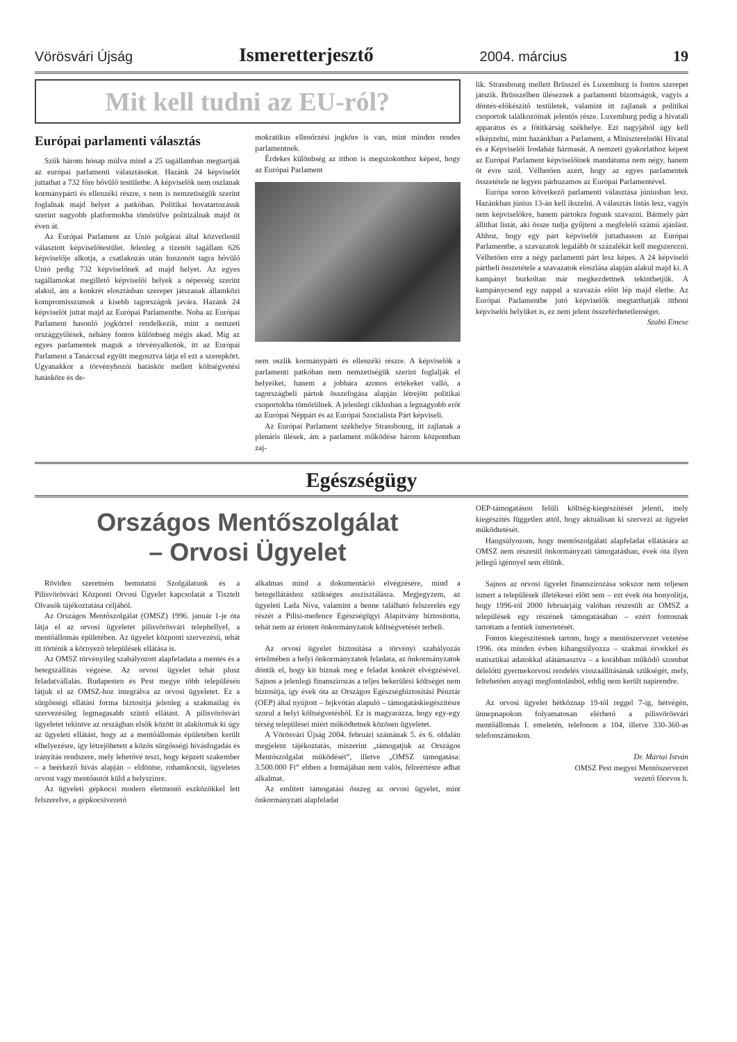Vörösvári Újság Ismeretterjesztő 2004. március 19
Mit kell tudni az EU-ról?
Európai parlamenti választás
Szűk három hónap múlva mind a 25 tagállamban megtartják az európai parlamenti választásokat. Hazánk 24 képviselőt juttathat a 732 főre bővülő testületbe. A képviselők nem oszlanak kormánypárti és ellenzéki részre, s nem is nemzetiségük szerint foglalnak majd helyet a patkóban. Politikai hovatartozásuk szerint nagyobb platformokba tömörülve politizálnak majd öt éven át.
Az Európai Parlament az Unió polgárai által közvetlenül választott képviselőtestület. Jelenleg a tizenöt tagállam 626 képviselője alkotja, a csatlakozás után huszonöt tagra bővülő Unió pedig 732 képviselőnek ad majd helyet. Az egyes tagállamokat megillető képviselői helyek a népesség szerint alakul, ám a konkrét elosztásban szerepet játszanak államközi kompromisszumok a kisebb tagországok javára. Hazánk 24 képviselőt juttat majd az Európai Parlamentbe. Noha az Európai Parlament hasonló jogkörrel rendelkezik, mint a nemzeti országgyűlések, néhány fontos különbség mégis akad. Míg az egyes parlamentek maguk a törvényalkotók, itt az Európai Parlament a Tanáccsal együtt megosztva látja el ezt a szerepkört. Ugyanakkor a törvényhozói hatáskör mellett költségvetési hatásköre és de-
mokratikus ellenőrzési jogköre is van, mint minden rendes parlamentnek.
Érdekes különbség az itthon is megszokotthoz képest, hogy az Európai Parlament
nem oszlik kormánypárti és ellenzéki részre. A képviselők a parlamenti patkóban nem nemzetiségük szerint foglalják el helyeiket, hanem a jobbára azonos értékeket valló, a tagországbeli pártok összefogása alapján létrejött politikai csoportokba tömörülnek. A jelenlegi ciklusban a legnagyobb erőt az Európai Néppárt és az Európai Szocialista Párt képviseli.
Az Európai Parlament székhelye Strassbourg, itt zajlanak a plenáris ülések, ám a parlament működése három központban zaj-
lik. Strassbourg mellett Brüsszel és Luxemburg is fontos szerepet játszik. Brüsszelben üléseznek a parlamenti bizottságok, vagyis a döntés-előkészítő testületek, valamint itt zajlanak a politikai csoportok találkozóinak jelentős része. Luxemburg pedig a hivatali apparátus és a főtitkárság székhelye. Ezt nagyjából úgy kell elképzelni, mint hazánkban a Parlament, a Miniszterelnöki Hivatal és a Képviselői Irodaház hármasát. A nemzeti gyakorlathoz képest az Európai Parlament képviselőinek mandátuma nem négy, hanem öt évre szól. Vélhetően azért, hogy az egyes parlamentek összetétele ne legyen párhuzamos az Európai Parlamentével.
Európa soron következő parlamenti választása júniusban lesz. Hazánkban június 13-án kell ikszelni. A választás listás lesz, vagyis nem képviselőkre, hanem pártokra fogunk szavazni. Bármely párt állíthat listát, aki össze tudja gyűjteni a megfelelő számú ajánlást. Ahhoz, hogy egy párt képviselőt juttathasson az Európai Parlamentbe, a szavazatok legalább öt százalékát kell megszerezni. Vélhetően erre a négy parlamenti párt lesz képes. A 24 képviselő pártbeli összetétele a szavazatok eloszlása alapján alakul majd ki. A kampányt burkoltan már megkezdettnek tekinthetjük. A kampánycsend egy nappal a szavazás előtt lép majd életbe. Az Európai Parlamentbe jutó képviselők megtarthatják itthoni képviselői helyüket is, ez nem jelent összeférhetetlenséget.
Szabó Emese
Egészségügy
Országos Mentőszolgálat
– Orvosi Ügyelet
Röviden szeretném bemutatni Szolgálatunk és a Pilisvörösvári Központi Orvosi Ügyelet kapcsolatát a Tisztelt Olvasók tájékoztatása céljából.
Az Országos Mentőszolgálat (OMSZ) 1996. január 1-je óta látja el az orvosi ügyeletet pilisvörösvári telephellyel, a mentőállomás épületében. Az ügyelet központi szervezésű, tehát itt történik a környező települések ellátása is.
Az OMSZ törvényileg szabályozott alapfeladata a mentés és a betegszállítás végzése. Az orvosi ügyelet tehát plusz feladatvállalás. Budapesten és Pest megye több településén látjuk el az OMSZ-hoz integrálva az orvosi ügyeletet. Ez a sürgősségi ellátási forma biztosítja jelenleg a szakmailag és szervezésileg legmagasabb szintű ellátást. A pilisvörösvári ügyeletet tekintve az országban elsők között itt alakítottuk ki úgy az ügyeleti ellátást, hogy az a mentőállomás épületében került elhelyezésre, így létrejöhetett a közös sürgősségi hívásfogadás és irányítás rendszere, mely lehetővé teszi, hogy képzett szakember – a beérkező hívás alapján – eldöntse, rohamkocsit, ügyeletes orvost vagy mentőautót küld a helyszínre.
Az ügyeleti gépkocsi modern életmentő eszközökkel lett felszerelve, a gépkocsivezető
alkalmas mind a dokumentáció elvégzésére, mind a betegellátáshoz szükséges asszisztálásra. Megjegyzem, az ügyeleti Lada Níva, valamint a benne található felszerelés egy részét a Pilisi-medence Egészségügyi Alapítvány biztosította, tehát nem az érintett önkormányzatok költségvetését terheli.
Az orvosi ügyelet biztosítása a törvényi szabályozás értelmében a helyi önkormányzatok feladata, az önkormányzatok döntik el, hogy kit bíznak meg e feladat konkrét elvégzésével. Sajnos a jelenlegi finanszírozás a teljes bekerülési költséget nem biztosítja, így évek óta az Országos Egészségbiztosítási Pénztár (OEP) által nyújtott – fejkvótán alapuló – támogatáskiegészítésre szorul a helyi költségvetésből. Ez is magyarázza, hogy egy-egy térség települései miért működtetnek közösen ügyeletet.
A Vörösvári Újság 2004. februári számának 5. és 6. oldalán megjelent tájékoztatás, miszerint „támogatjuk az Országos Mentőszolgálat működését”, illetve „OMSZ támogatása: 3.500.000 Ft” ebben a formájában nem valós, félreértésre adhat alkalmat.
Az említett támogatási összeg az orvosi ügyelet, mint önkormányzati alapfeladat
OEP-támogatáson felüli költség-kiegészítését jelenti, mely kiegészítés független attól, hogy aktuálisan ki szervezi az ügyelet működtetését.
Hangsúlyozom, hogy mentőszolgálati alapfeladat ellátására az OMSZ nem részesül önkormányzati támogatásban, évek óta ilyen jellegű igénnyel sem éltünk.
Sajnos az orvosi ügyelet finanszírozása sokszor nem teljesen ismert a települések illetékesei előtt sem – ezt évek óta bonyolítja, hogy 1996-tól 2000 februárjáig valóban részesült az OMSZ a települések egy részének támogatásában – ezért fontosnak tartottam a fentiek ismertetését.
Fontos kiegészítésnek tartom, hogy a mentőszervezet vezetése 1996. óta minden évben kihangsúlyozza – szakmai érvekkel és statisztikai adatokkal alátámasztva – a korábban működő szombat délelőtti gyermekorvosi rendelés visszaállításának szükségét, mely, feltehetően anyagi megfontolásból, eddig nem került napirendre.
Az orvosi ügyelet hétköznap 19-től reggel 7-ig, hétvégén, ünnepnapokon folyamatosan elérhető a pilisvörösvári mentőállomás I. emeletén, telefonon a 104, illetve 330-360-as telefonszámokon.
Dr. Mártai István
OMSZ Pest megyei Mentőszervezet
vezető főorvos h.